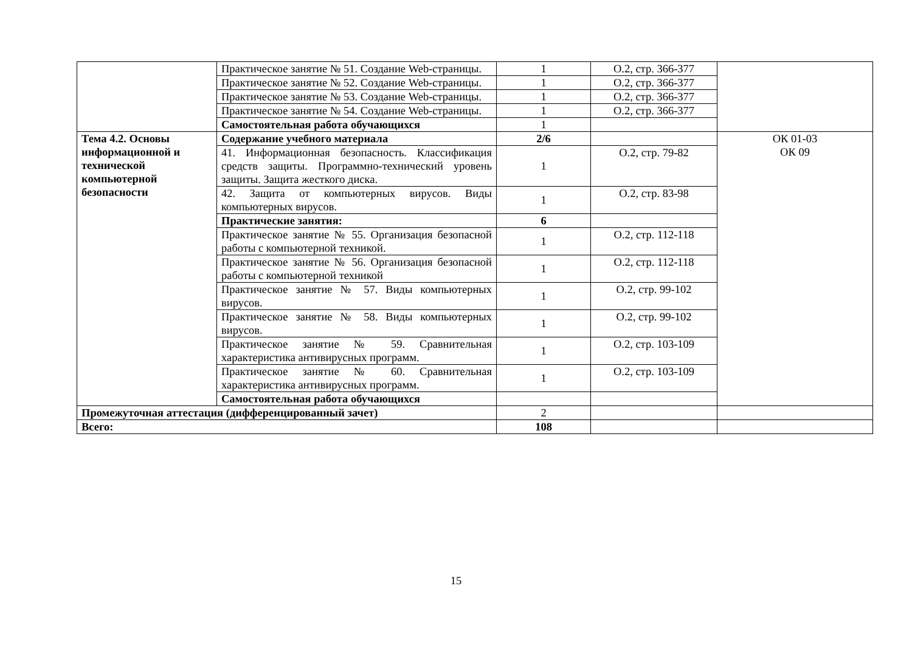| | Практическое занятие № 51. Создание Web-страницы. | 1 | О.2, стр. 366-377 | |
| | Практическое занятие № 52. Создание Web-страницы. | 1 | О.2, стр. 366-377 | |
| | Практическое занятие № 53. Создание Web-страницы. | 1 | О.2, стр. 366-377 | |
| | Практическое занятие № 54. Создание Web-страницы. | 1 | О.2, стр. 366-377 | |
| | Самостоятельная работа обучающихся | 1 | | |
| Тема 4.2. Основы информационной и технической компьютерной безопасности | Содержание учебного материала | 2/6 | | ОК 01-03 ОК 09 |
| | 41. Информационная безопасность. Классификация средств защиты. Программно-технический уровень защиты. Защита жесткого диска. | 1 | О.2, стр. 79-82 | |
| | 42. Защита от компьютерных вирусов. Виды компьютерных вирусов. | 1 | О.2, стр. 83-98 | |
| | Практические занятия: | 6 | | |
| | Практическое занятие № 55. Организация безопасной работы с компьютерной техникой. | 1 | О.2, стр. 112-118 | |
| | Практическое занятие № 56. Организация безопасной работы с компьютерной техникой | 1 | О.2, стр. 112-118 | |
| | Практическое занятие № 57. Виды компьютерных вирусов. | 1 | О.2, стр. 99-102 | |
| | Практическое занятие № 58. Виды компьютерных вирусов. | 1 | О.2, стр. 99-102 | |
| | Практическое занятие № 59. Сравнительная характеристика антивирусных программ. | 1 | О.2, стр. 103-109 | |
| | Практическое занятие № 60. Сравнительная характеристика антивирусных программ. | 1 | О.2, стр. 103-109 | |
| | Самостоятельная работа обучающихся | | | |
| Промежуточная аттестация (дифференцированный зачет) | | 2 | | |
| Всего: | | 108 | | |
15